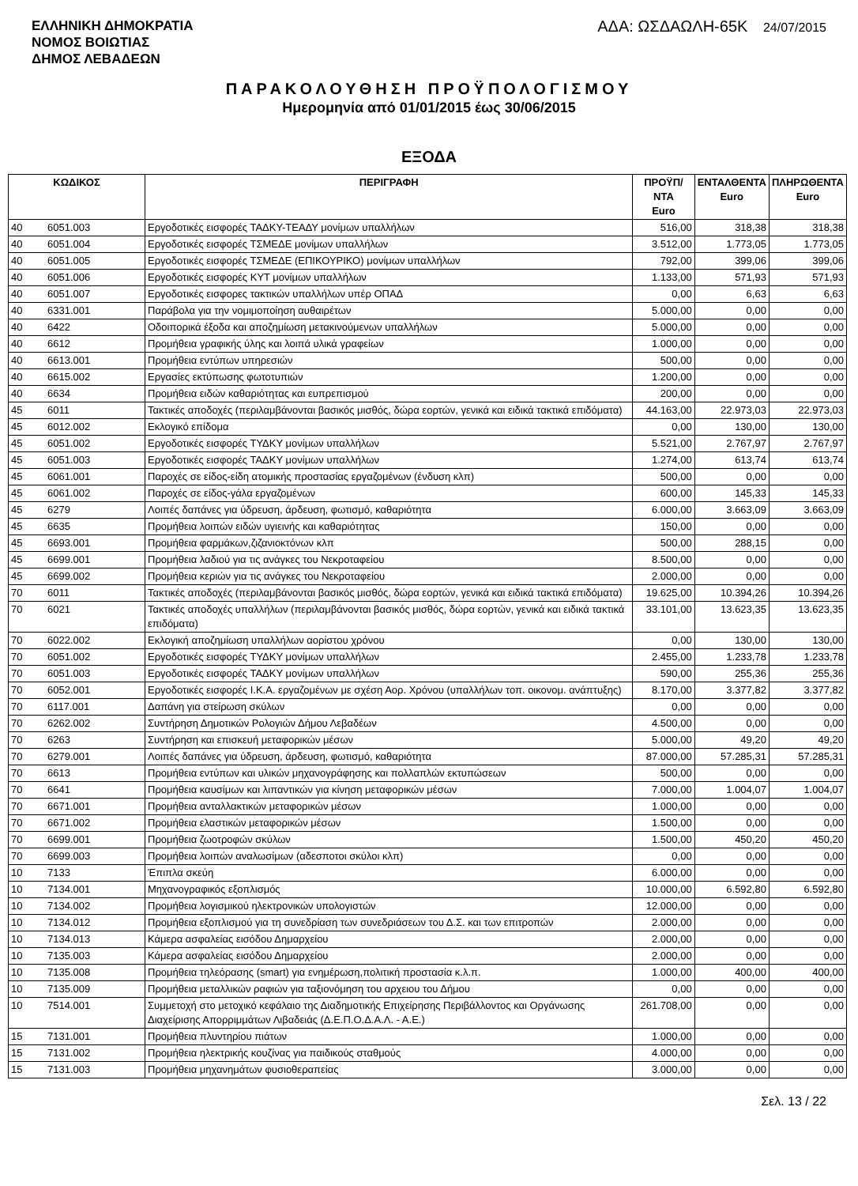ΕΛΛΗΝΙΚΗ ΔΗΜΟΚΡΑΤΙΑ
ΝΟΜΟΣ ΒΟΙΩΤΙΑΣ
ΔΗΜΟΣ ΛΕΒΑΔΕΩΝ
ΑΔΑ: ΩΣΔΑΩΛΗ-65Κ 24/07/2015
ΠΑΡΑΚΟΛΟΥΘΗΣΗ ΠΡΟΫΠΟΛΟΓΙΣΜΟΥ
Ημερομηνία από 01/01/2015 έως 30/06/2015
ΕΞΟΔΑ
| ΚΩΔΙΚΟΣ | | ΠΕΡΙΓΡΑΦΗ | ΠΡΟΫΠ/ΝΤΑ Euro | ΕΝΤΑΛΘΕΝΤΑ Euro | ΠΛΗΡΩΘΕΝΤΑ Euro |
| --- | --- | --- | --- | --- | --- |
| 40 | 6051.003 | Εργοδοτικές εισφορές ΤΑΔΚΥ-ΤΕΑΔΥ μονίμων υπαλλήλων | 516,00 | 318,38 | 318,38 |
| 40 | 6051.004 | Εργοδοτικές εισφορές ΤΣΜΕΔΕ μονίμων υπαλλήλων | 3.512,00 | 1.773,05 | 1.773,05 |
| 40 | 6051.005 | Εργοδοτικές εισφορές ΤΣΜΕΔΕ (ΕΠΙΚΟΥΡΙΚΟ) μονίμων υπαλλήλων | 792,00 | 399,06 | 399,06 |
| 40 | 6051.006 | Εργοδοτικές εισφορές ΚΥΤ μονίμων υπαλλήλων | 1.133,00 | 571,93 | 571,93 |
| 40 | 6051.007 | Εργοδοτικές εισφορες τακτικών υπαλλήλων υπέρ ΟΠΑΔ | 0,00 | 6,63 | 6,63 |
| 40 | 6331.001 | Παράβολα για την νομιμοποίηση αυθαιρέτων | 5.000,00 | 0,00 | 0,00 |
| 40 | 6422 | Οδοιπορικά έξοδα και αποζημίωση μετακινούμενων υπαλλήλων | 5.000,00 | 0,00 | 0,00 |
| 40 | 6612 | Προμήθεια γραφικής ύλης και λοιπά υλικά γραφείων | 1.000,00 | 0,00 | 0,00 |
| 40 | 6613.001 | Προμήθεια εντύπων υπηρεσιών | 500,00 | 0,00 | 0,00 |
| 40 | 6615.002 | Εργασίες εκτύπωσης φωτοτυπιών | 1.200,00 | 0,00 | 0,00 |
| 40 | 6634 | Προμήθεια ειδών καθαριότητας και ευπρεπισμού | 200,00 | 0,00 | 0,00 |
| 45 | 6011 | Τακτικές αποδοχές (περιλαμβάνονται βασικός μισθός, δώρα εορτών, γενικά και ειδικά τακτικά επιδόματα) | 44.163,00 | 22.973,03 | 22.973,03 |
| 45 | 6012.002 | Εκλογικό επίδομα | 0,00 | 130,00 | 130,00 |
| 45 | 6051.002 | Εργοδοτικές εισφορές ΤΥΔΚΥ μονίμων υπαλλήλων | 5.521,00 | 2.767,97 | 2.767,97 |
| 45 | 6051.003 | Εργοδοτικές εισφορές ΤΑΔΚΥ μονίμων υπαλλήλων | 1.274,00 | 613,74 | 613,74 |
| 45 | 6061.001 | Παροχές σε είδος-είδη ατομικής προστασίας εργαζομένων (ένδυση κλπ) | 500,00 | 0,00 | 0,00 |
| 45 | 6061.002 | Παροχές σε είδος-γάλα εργαζομένων | 600,00 | 145,33 | 145,33 |
| 45 | 6279 | Λοιπές δαπάνες για ύδρευση, άρδευση, φωτισμό, καθαριότητα | 6.000,00 | 3.663,09 | 3.663,09 |
| 45 | 6635 | Προμήθεια λοιπών ειδών υγιεινής και καθαριότητας | 150,00 | 0,00 | 0,00 |
| 45 | 6693.001 | Προμήθεια φαρμάκων,ζιζανιοκτόνων κλπ | 500,00 | 288,15 | 0,00 |
| 45 | 6699.001 | Προμήθεια λαδιού για τις ανάγκες του Νεκροταφείου | 8.500,00 | 0,00 | 0,00 |
| 45 | 6699.002 | Προμήθεια κεριών για τις ανάγκες του Νεκροταφείου | 2.000,00 | 0,00 | 0,00 |
| 70 | 6011 | Τακτικές αποδοχές (περιλαμβάνονται βασικός μισθός, δώρα εορτών, γενικά και ειδικά τακτικά επιδόματα) | 19.625,00 | 10.394,26 | 10.394,26 |
| 70 | 6021 | Τακτικές αποδοχές υπαλλήλων (περιλαμβάνονται βασικός μισθός, δώρα εορτών, γενικά και ειδικά τακτικά επιδόματα) | 33.101,00 | 13.623,35 | 13.623,35 |
| 70 | 6022.002 | Εκλογική αποζημίωση υπαλλήλων αορίστου χρόνου | 0,00 | 130,00 | 130,00 |
| 70 | 6051.002 | Εργοδοτικές εισφορές ΤΥΔΚΥ μονίμων υπαλλήλων | 2.455,00 | 1.233,78 | 1.233,78 |
| 70 | 6051.003 | Εργοδοτικές εισφορές ΤΑΔΚΥ μονίμων υπαλλήλων | 590,00 | 255,36 | 255,36 |
| 70 | 6052.001 | Εργοδοτικές εισφορές Ι.Κ.Α. εργαζομένων με σχέση Αορ. Χρόνου (υπαλλήλων τοπ. οικονομ. ανάπτυξης) | 8.170,00 | 3.377,82 | 3.377,82 |
| 70 | 6117.001 | Δαπάνη για στείρωση σκύλων | 0,00 | 0,00 | 0,00 |
| 70 | 6262.002 | Συντήρηση Δημοτικών Ρολογιών Δήμου Λεβαδέων | 4.500,00 | 0,00 | 0,00 |
| 70 | 6263 | Συντήρηση και επισκευή μεταφορικών μέσων | 5.000,00 | 49,20 | 49,20 |
| 70 | 6279.001 | Λοιπές δαπάνες για ύδρευση, άρδευση, φωτισμό, καθαριότητα | 87.000,00 | 57.285,31 | 57.285,31 |
| 70 | 6613 | Προμήθεια εντύπων και υλικών μηχανογράφησης και πολλαπλών εκτυπώσεων | 500,00 | 0,00 | 0,00 |
| 70 | 6641 | Προμήθεια καυσίμων και λιπαντικών για κίνηση μεταφορικών μέσων | 7.000,00 | 1.004,07 | 1.004,07 |
| 70 | 6671.001 | Προμήθεια ανταλλακτικών μεταφορικών μέσων | 1.000,00 | 0,00 | 0,00 |
| 70 | 6671.002 | Προμήθεια ελαστικών μεταφορικών μέσων | 1.500,00 | 0,00 | 0,00 |
| 70 | 6699.001 | Προμήθεια ζωοτροφών σκύλων | 1.500,00 | 450,20 | 450,20 |
| 70 | 6699.003 | Προμήθεια λοιπών αναλωσίμων (αδεσποτοι σκύλοι κλπ) | 0,00 | 0,00 | 0,00 |
| 10 | 7133 | Έπιπλα σκεύη | 6.000,00 | 0,00 | 0,00 |
| 10 | 7134.001 | Μηχανογραφικός εξοπλισμός | 10.000,00 | 6.592,80 | 6.592,80 |
| 10 | 7134.002 | Προμήθεια λογισμικού ηλεκτρονικών υπολογιστών | 12.000,00 | 0,00 | 0,00 |
| 10 | 7134.012 | Προμήθεια εξοπλισμού για τη συνεδρίαση των συνεδριάσεων του Δ.Σ. και των επιτροπών | 2.000,00 | 0,00 | 0,00 |
| 10 | 7134.013 | Κάμερα ασφαλείας εισόδου Δημαρχείου | 2.000,00 | 0,00 | 0,00 |
| 10 | 7135.003 | Κάμερα ασφαλείας εισόδου Δημαρχείου | 2.000,00 | 0,00 | 0,00 |
| 10 | 7135.008 | Προμήθεια τηλεόρασης (smart) για ενημέρωση,πολιτική προστασία κ.λ.π. | 1.000,00 | 400,00 | 400,00 |
| 10 | 7135.009 | Προμήθεια μεταλλικών ραφιών για ταξιονόμηση του αρχειου του Δήμου | 0,00 | 0,00 | 0,00 |
| 10 | 7514.001 | Συμμετοχή στο μετοχικό κεφάλαιο της Διαδημοτικής Επιχείρησης Περιβάλλοντος και Οργάνωσης Διαχείρισης Απορριμμάτων Λιβαδειάς (Δ.Ε.Π.Ο.Δ.Α.Λ. - Α.Ε.) | 261.708,00 | 0,00 | 0,00 |
| 15 | 7131.001 | Προμήθεια πλυντηρίου πιάτων | 1.000,00 | 0,00 | 0,00 |
| 15 | 7131.002 | Προμήθεια ηλεκτρικής κουζίνας για παιδικούς σταθμούς | 4.000,00 | 0,00 | 0,00 |
| 15 | 7131.003 | Προμήθεια μηχανημάτων φυσιοθεραπείας | 3.000,00 | 0,00 | 0,00 |
Σελ. 13 / 22